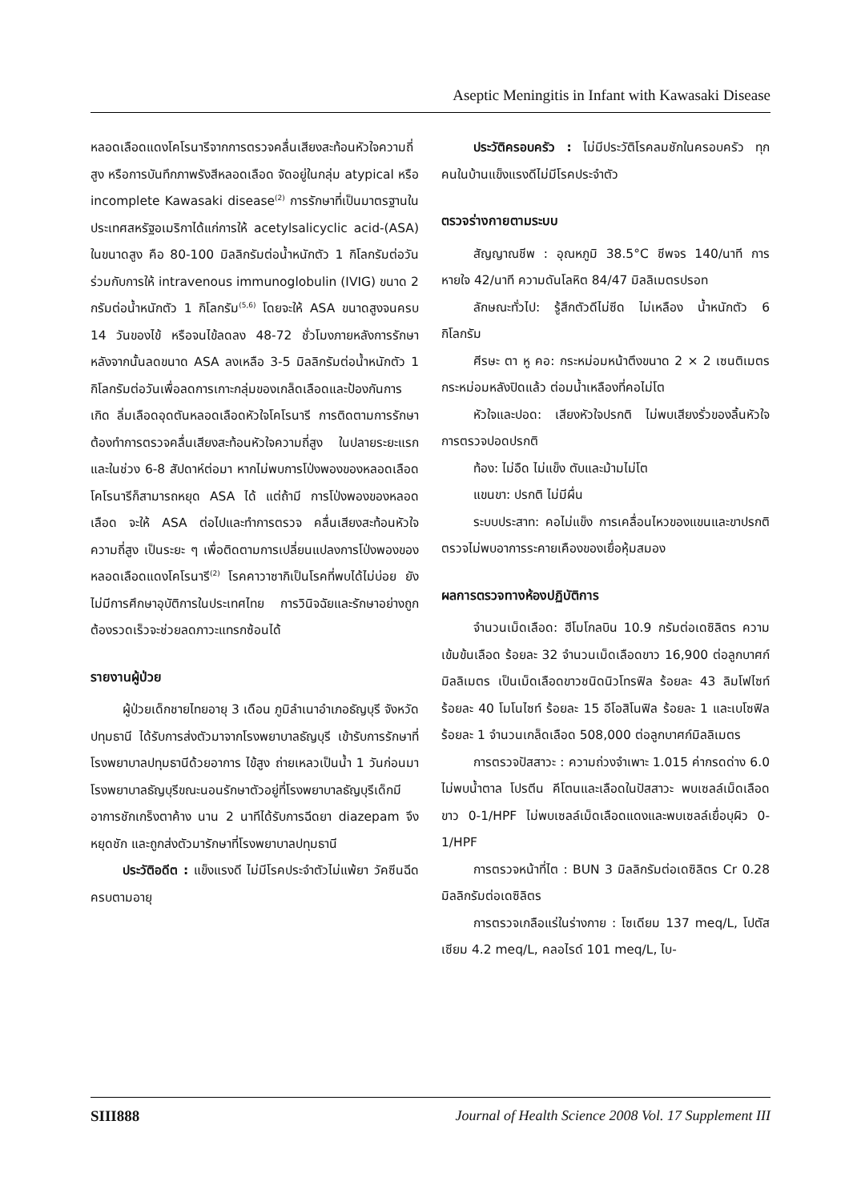Aseptic Meningitis in Infant with Kawasaki Disease
หลอดเลือดแดงโคโรนารีจากการตรวจคลื่นเสียงสะท้อนหัวใจความถี่สูง หรือการบันทึกภาพรังสีหลอดเลือด จัดอยู่ในกลุ่ม atypical หรือ incomplete Kawasaki disease<sup>(2)</sup> การรักษาที่เป็นมาตรฐานในประเทศสหรัฐอเมริกาได้แก่การให้ acetylsalicyclic acid-(ASA) ในขนาดสูง คือ 80-100 มิลลิกรัมต่อน้ำหนักตัว 1 กิโลกรัมต่อวันร่วมกับการให้ intravenous immunoglobulin (IVIG) ขนาด 2 กรัมต่อน้ำหนักตัว 1 กิโลกรัม<sup>(5,6)</sup> โดยจะให้ ASA ขนาดสูงจนครบ 14 วันของไข้ หรือจนไข้ลดลง 48-72 ชั่วโมงภายหลังการรักษา หลังจากนั้นลดขนาด ASA ลงเหลือ 3-5 มิลลิกรัมต่อน้ำหนักตัว 1 กิโลกรัมต่อวันเพื่อลดการเกาะกลุ่มของเกล็ดเลือดและป้องกันการเกิด ลิ่มเลือดอุดตันหลอดเลือดหัวใจโคโรนารี การติดตามการรักษาต้องทำการตรวจคลื่นเสียงสะท้อนหัวใจความถี่สูง ในปลายระยะแรกและในช่วง 6-8 สัปดาห์ต่อมา หากไม่พบการโป่งพองของหลอดเลือดโคโรนารีก็สามารถหยุด ASA ได้ แต่ถ้ามี การโป่งพองของหลอดเลือด จะให้ ASA ต่อไปและทำการตรวจ คลื่นเสียงสะท้อนหัวใจความถี่สูง เป็นระยะ ๆ เพื่อติดตามการเปลี่ยนแปลงการโป่งพองของหลอดเลือดแดงโคโรนารี<sup>(2)</sup> โรคคาวาซากิเป็นโรคที่พบได้ไม่บ่อย ยังไม่มีการศึกษาอุบัติการในประเทศไทย การวินิจฉัยและรักษาอย่างถูกต้องรวดเร็วจะช่วยลดภาวะแทรกซ้อนได้
รายงานผู้ป่วย
ผู้ป่วยเด็กชายไทยอายุ 3 เดือน ภูมิลำเนาอำเภอธัญบุรี จังหวัดปทุมธานี ได้รับการส่งตัวมาจากโรงพยาบาลธัญบุรี เข้ารับการรักษาที่โรงพยาบาลปทุมธานีด้วยอาการ ไข้สูง ถ่ายเหลวเป็นน้ำ 1 วันก่อนมาโรงพยาบาลธัญบุรีขณะนอนรักษาตัวอยู่ที่โรงพยาบาลธัญบุรีเด็กมีอาการชักเกร็งตาค้าง นาน 2 นาทีได้รับการฉีดยา diazepam จึงหยุดชัก และถูกส่งตัวมารักษาที่โรงพยาบาลปทุมธานี
ประวัติอดีต : แข็งแรงดี ไม่มีโรคประจำตัวไม่แพ้ยา วัคซีนฉีดครบตามอายุ
ประวัติครอบครัว : ไม่มีประวัติโรคลมชักในครอบครัว ทุกคนในบ้านแข็งแรงดีไม่มีโรคประจำตัว
ตรวจร่างกายตามระบบ
สัญญาณชีพ : อุณหภูมิ 38.5°C ชีพจร 140/นาที การหายใจ 42/นาที ความดันโลหิต 84/47 มิลลิเมตรปรอท
ลักษณะทั่วไป: รู้สึกตัวดีไม่ซีด ไม่เหลือง น้ำหนักตัว 6 กิโลกรัม
ศีรษะ ตา หู คอ: กระหม่อมหน้าตึงขนาด 2 × 2 เซนติเมตร กระหม่อมหลังปิดแล้ว ต่อมน้ำเหลืองที่คอไม่โต
หัวใจและปอด: เสียงหัวใจปรกติ ไม่พบเสียงรั่วของลิ้นหัวใจ การตรวจปอดปรกติ
ท้อง: ไม่อืด ไม่แข็ง ตับและม้ามไม่โต
แขนขา: ปรกติ ไม่มีผื่น
ระบบประสาท: คอไม่แข็ง การเคลื่อนไหวของแขนและขาปรกติ ตรวจไม่พบอาการระคายเคืองของเยื่อหุ้มสมอง
ผลการตรวจทางห้องปฏิบัติการ
จำนวนเม็ดเลือด: ฮีโมโกลบิน 10.9 กรัมต่อเดซิลิตร ความเข้มข้นเลือด ร้อยละ 32 จำนวนเม็ดเลือดขาว 16,900 ต่อลูกบาศก์มิลลิเมตร เป็นเม็ดเลือดขาวชนิดนิวโทรฟิล ร้อยละ 43 ลิมโฟไซท์ ร้อยละ 40 โมโนไซท์ ร้อยละ 15 อีโอสิโนฟิล ร้อยละ 1 และเบโซฟิล ร้อยละ 1 จำนวนเกล็ดเลือด 508,000 ต่อลูกบาศก์มิลลิเมตร
การตรวจปัสสาวะ : ความถ่วงจำเพาะ 1.015 ค่ากรดด่าง 6.0 ไม่พบน้ำตาล โปรตีน คีโตนและเลือดในปัสสาวะ พบเซลล์เม็ดเลือดขาว 0-1/HPF ไม่พบเซลล์เม็ดเลือดแดงและพบเซลล์เยื่อบุผิว 0-1/HPF
การตรวจหน้าที่ไต : BUN 3 มิลลิกรัมต่อเดซิลิตร Cr 0.28 มิลลิกรัมต่อเดซิลิตร
การตรวจเกลือแร่ในร่างกาย : โซเดียม 137 meq/L, โปตัสเซียม 4.2 meq/L, คลอไรด์ 101 meq/L, ไบ-
SIII888 Journal of Health Science 2008 Vol. 17 Supplement III